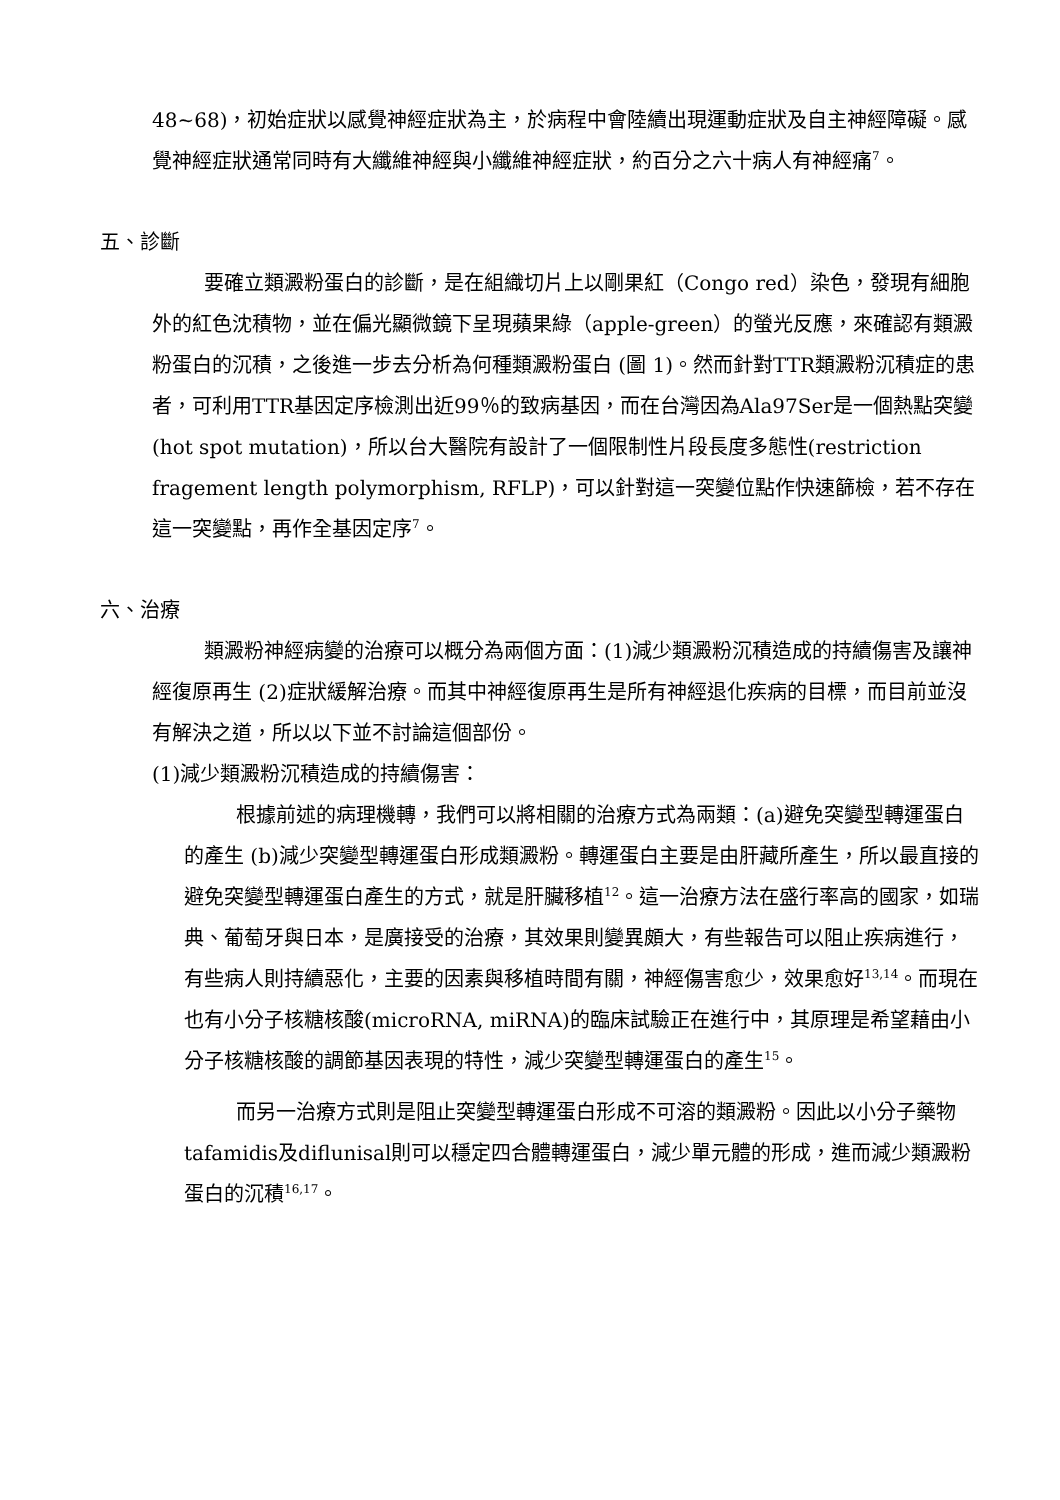48~68)，初始症狀以感覺神經症狀為主，於病程中會陸續出現運動症狀及自主神經障礙。感覺神經症狀通常同時有大纖維神經與小纖維神經症狀，約百分之六十病人有神經痛<sup>7</sup>。
五、診斷
要確立類澱粉蛋白的診斷，是在組織切片上以剛果紅（Congo red）染色，發現有細胞外的紅色沈積物，並在偏光顯微鏡下呈現蘋果綠（apple-green）的螢光反應，來確認有類澱粉蛋白的沉積，之後進一步去分析為何種類澱粉蛋白 (圖 1)。然而針對TTR類澱粉沉積症的患者，可利用TTR基因定序檢測出近99％的致病基因，而在台灣因為Ala97Ser是一個熱點突變(hot spot mutation)，所以台大醫院有設計了一個限制性片段長度多態性(restriction fragement length polymorphism, RFLP)，可以針對這一突變位點作快速篩檢，若不存在這一突變點，再作全基因定序<sup>7</sup>。
六、治療
類澱粉神經病變的治療可以概分為兩個方面：(1)減少類澱粉沉積造成的持續傷害及讓神經復原再生 (2)症狀緩解治療。而其中神經復原再生是所有神經退化疾病的目標，而目前並沒有解決之道，所以以下並不討論這個部份。
(1)減少類澱粉沉積造成的持續傷害：
根據前述的病理機轉，我們可以將相關的治療方式為兩類：(a)避免突變型轉運蛋白的產生 (b)減少突變型轉運蛋白形成類澱粉。轉運蛋白主要是由肝藏所產生，所以最直接的避免突變型轉運蛋白產生的方式，就是肝臟移植<sup>12</sup>。這一治療方法在盛行率高的國家，如瑞典、葡萄牙與日本，是廣接受的治療，其效果則變異頗大，有些報告可以阻止疾病進行，有些病人則持續惡化，主要的因素與移植時間有關，神經傷害愈少，效果愈好<sup>13,14</sup>。而現在也有小分子核糖核酸(microRNA, miRNA)的臨床試驗正在進行中，其原理是希望藉由小分子核糖核酸的調節基因表現的特性，減少突變型轉運蛋白的產生<sup>15</sup>。
而另一治療方式則是阻止突變型轉運蛋白形成不可溶的類澱粉。因此以小分子藥物tafamidis及diflunisal則可以穩定四合體轉運蛋白，減少單元體的形成，進而減少類澱粉蛋白的沉積<sup>16,17</sup>。